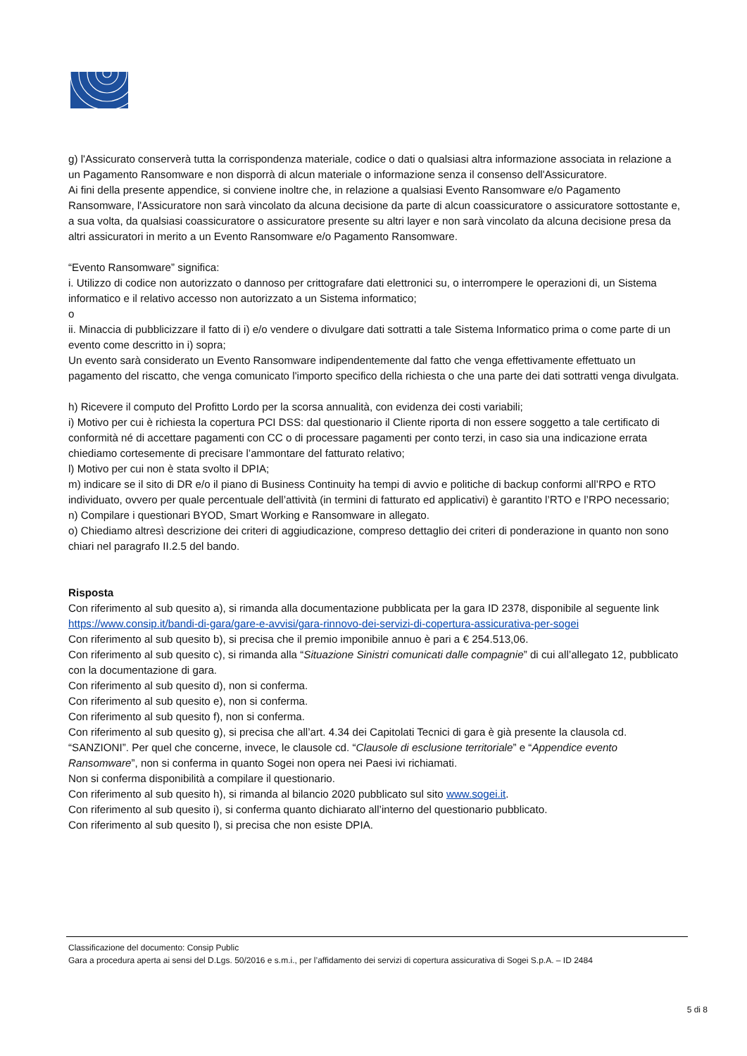g) l'Assicurato conserverà tutta la corrispondenza materiale, codice o dati o qualsiasi altra informazione associata in relazione a un Pagamento Ransomware e non disporrà di alcun materiale o informazione senza il consenso dell'Assicuratore.
Ai fini della presente appendice, si conviene inoltre che, in relazione a qualsiasi Evento Ransomware e/o Pagamento Ransomware, l'Assicuratore non sarà vincolato da alcuna decisione da parte di alcun coassicuratore o assicuratore sottostante e, a sua volta, da qualsiasi coassicuratore o assicuratore presente su altri layer e non sarà vincolato da alcuna decisione presa da altri assicuratori in merito a un Evento Ransomware e/o Pagamento Ransomware.
“Evento Ransomware” significa:
i. Utilizzo di codice non autorizzato o dannoso per crittografare dati elettronici su, o interrompere le operazioni di, un Sistema informatico e il relativo accesso non autorizzato a un Sistema informatico;
o
ii. Minaccia di pubblicizzare il fatto di i) e/o vendere o divulgare dati sottratti a tale Sistema Informatico prima o come parte di un evento come descritto in i) sopra;
Un evento sarà considerato un Evento Ransomware indipendentemente dal fatto che venga effettivamente effettuato un pagamento del riscatto, che venga comunicato l'importo specifico della richiesta o che una parte dei dati sottratti venga divulgata.
h) Ricevere il computo del Profitto Lordo per la scorsa annualità, con evidenza dei costi variabili;
i) Motivo per cui è richiesta la copertura PCI DSS: dal questionario il Cliente riporta di non essere soggetto a tale certificato di conformità né di accettare pagamenti con CC o di processare pagamenti per conto terzi, in caso sia una indicazione errata chiediamo cortesemente di precisare l’ammontare del fatturato relativo;
l) Motivo per cui non è stata svolto il DPIA;
m) indicare se il sito di DR e/o il piano di Business Continuity ha tempi di avvio e politiche di backup conformi all’RPO e RTO individuato, ovvero per quale percentuale dell’attività (in termini di fatturato ed applicativi) è garantito l’RTO e l’RPO necessario;
n) Compilare i questionari BYOD, Smart Working e Ransomware in allegato.
o) Chiediamo altresì descrizione dei criteri di aggiudicazione, compreso dettaglio dei criteri di ponderazione in quanto non sono chiari nel paragrafo II.2.5 del bando.
Risposta
Con riferimento al sub quesito a), si rimanda alla documentazione pubblicata per la gara ID 2378, disponibile al seguente link https://www.consip.it/bandi-di-gara/gare-e-avvisi/gara-rinnovo-dei-servizi-di-copertura-assicurativa-per-sogei
Con riferimento al sub quesito b), si precisa che il premio imponibile annuo è pari a € 254.513,06.
Con riferimento al sub quesito c), si rimanda alla “Situazione Sinistri comunicati dalle compagnie” di cui all’allegato 12, pubblicato con la documentazione di gara.
Con riferimento al sub quesito d), non si conferma.
Con riferimento al sub quesito e), non si conferma.
Con riferimento al sub quesito f), non si conferma.
Con riferimento al sub quesito g), si precisa che all’art. 4.34 dei Capitolati Tecnici di gara è già presente la clausola cd. “SANZIONI”. Per quel che concerne, invece, le clausole cd. “Clausole di esclusione territoriale” e “Appendice evento Ransomware”, non si conferma in quanto Sogei non opera nei Paesi ivi richiamati.
Non si conferma disponibilità a compilare il questionario.
Con riferimento al sub quesito h), si rimanda al bilancio 2020 pubblicato sul sito www.sogei.it.
Con riferimento al sub quesito i), si conferma quanto dichiarato all’interno del questionario pubblicato.
Con riferimento al sub quesito l), si precisa che non esiste DPIA.
Classificazione del documento: Consip Public
Gara a procedura aperta ai sensi del D.Lgs. 50/2016 e s.m.i., per l’affidamento dei servizi di copertura assicurativa di Sogei S.p.A. – ID 2484
5 di 8